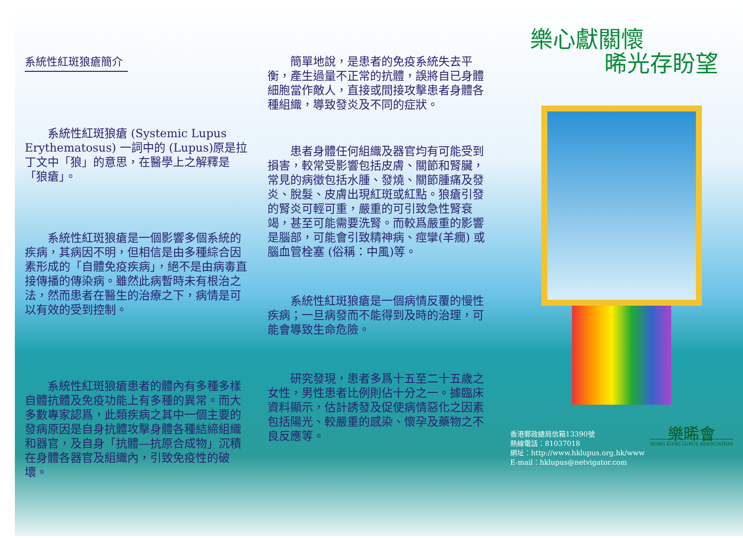系統性紅斑狼瘡簡介
系統性紅斑狼瘡 (Systemic Lupus Erythematosus) 一詞中的 (Lupus)原是拉丁文中「狼」的意思，在醫學上之解釋是「狼瘡」。
系統性紅斑狼瘡是一個影響多個系統的疾病，其病因不明，但相信是由多種綜合因素形成的「自體免疫疾病」，絕不是由病毒直接傳播的傳染病。雖然此病暫時未有根治之法，然而患者在醫生的治療之下，病情是可以有效的受到控制。
系統性紅斑狼瘡患者的體內有多種多樣自體抗體及免疫功能上有多種的異常。而大多數專家認爲，此類疾病之其中一個主要的發病原因是自身抗體攻擊身體各種結締組織和器官，及自身「抗體—抗原合成物」沉積在身體各器官及組織內，引致免疫性的破壞。
簡單地說，是患者的免疫系統失去平衡，產生過量不正常的抗體，誤將自已身體細胞當作敵人，直接或間接攻擊患者身體各種組織，導致發炎及不同的症狀。
患者身體任何組織及器官均有可能受到損害，較常受影響包括皮膚、關節和腎臟，常見的病徵包括水腫、發燒、關節腫痛及發炎、脫髮、皮膚出現紅斑或紅點。狼瘡引發的腎炎可輕可重，嚴重的可引致急性腎衰竭，甚至可能需要洗腎。而較爲嚴重的影響是腦部，可能會引致精神病、痙攣(羊癇) 或腦血管栓塞 (俗稱：中風)等。
系統性紅斑狼瘡是一個病情反覆的慢性疾病；一旦病發而不能得到及時的治理，可能會導致生命危險。
研究發現，患者多爲十五至二十五歲之女性，男性患者比例則佔十分之一。據臨床資料顯示，估計誘發及促使病情惡化之因素包括陽光、較嚴重的感染、懷孕及藥物之不良反應等。
樂心獻關懷
晞光存盼望
香港郵政總局信箱13390號
熱線電話：81037018
網址：http://www.hklupus.org.hk/www
E-mail：hklupus@netvigator.com
樂晞會
HONG KONG LUPUS ASSOCIATION